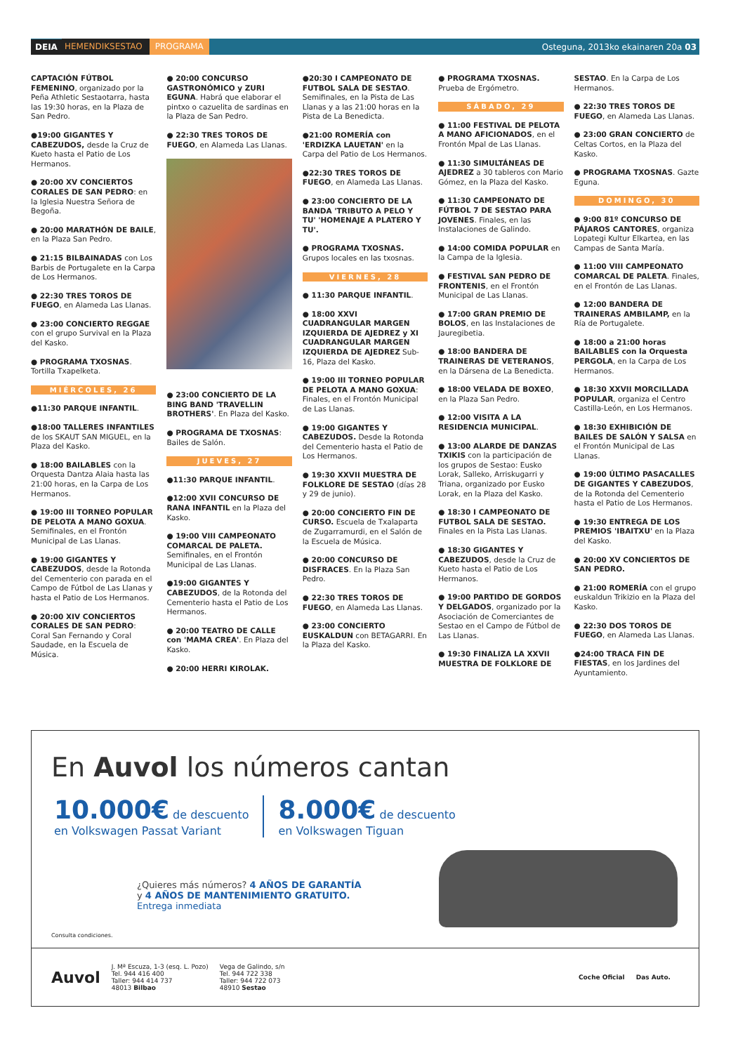DEIA HEMENDIKSESTAO PROGRAMA Osteguna, 2013ko ekainaren 20a 03
CAPTACIÓN FÚTBOL FEMENINO, organizado por la Peña Athletic Sestaotarra, hasta las 19:30 horas, en la Plaza de San Pedro.
●19:00 GIGANTES Y CABEZUDOS, desde la Cruz de Kueto hasta el Patio de Los Hermanos.
● 20:00 XV CONCIERTOS CORALES DE SAN PEDRO: en la Iglesia Nuestra Señora de Begoña.
● 20:00 MARATHÓN DE BAILE, en la Plaza San Pedro.
● 21:15 BILBAINADAS con Los Barbis de Portugalete en la Carpa de Los Hermanos.
● 22:30 TRES TOROS DE FUEGO, en Alameda Las Llanas.
● 23:00 CONCIERTO REGGAE con el grupo Survival en la Plaza del Kasko.
● PROGRAMA TXOSNAS. Tortilla Txapelketa.
MIÉRCOLES, 26
●11:30 PARQUE INFANTIL.
●18:00 TALLERES INFANTILES de los SKAUT SAN MIGUEL, en la Plaza del Kasko.
● 18:00 BAILABLES con la Orquesta Dantza Alaia hasta las 21:00 horas, en la Carpa de Los Hermanos.
● 19:00 III TORNEO POPULAR DE PELOTA A MANO GOXUA. Semifinales, en el Frontón Municipal de Las Llanas.
● 19:00 GIGANTES Y CABEZUDOS, desde la Rotonda del Cementerio con parada en el Campo de Fútbol de Las Llanas y hasta el Patio de Los Hermanos.
● 20:00 XIV CONCIERTOS CORALES DE SAN PEDRO: Coral San Fernando y Coral Saudade, en la Escuela de Música.
● 20:00 CONCURSO GASTRONÓMICO y ZURI EGUNA. Habrá que elaborar el pintxo o cazuelita de sardinas en la Plaza de San Pedro.
● 22:30 TRES TOROS DE FUEGO, en Alameda Las Llanas.
● 23:00 CONCIERTO DE LA BING BAND 'TRAVELLIN BROTHERS'. En Plaza del Kasko.
● PROGRAMA DE TXOSNAS: Bailes de Salón.
JUEVES, 27
●11:30 PARQUE INFANTIL.
●12:00 XVII CONCURSO DE RANA INFANTIL en la Plaza del Kasko.
● 19:00 VIII CAMPEONATO COMARCAL DE PALETA. Semifinales, en el Frontón Municipal de Las Llanas.
●19:00 GIGANTES Y CABEZUDOS, de la Rotonda del Cementerio hasta el Patio de Los Hermanos.
● 20:00 TEATRO DE CALLE con 'MAMA CREA'. En Plaza del Kasko.
● 20:00 HERRI KIROLAK.
●20:30 I CAMPEONATO DE FUTBOL SALA DE SESTAO. Semifinales, en la Pista de Las Llanas y a las 21:00 horas en la Pista de La Benedicta.
●21:00 ROMERÍA con 'ERDIZKA LAUETAN' en la Carpa del Patio de Los Hermanos.
●22:30 TRES TOROS DE FUEGO, en Alameda Las Llanas.
● 23:00 CONCIERTO DE LA BANDA 'TRIBUTO A PELO Y TU' 'HOMENAJE A PLATERO Y TU'.
● PROGRAMA TXOSNAS. Grupos locales en las txosnas.
VIERNES, 28
● 11:30 PARQUE INFANTIL.
● 18:00 XXVI CUADRANGULAR MARGEN IZQUIERDA DE AJEDREZ y XI CUADRANGULAR MARGEN IZQUIERDA DE AJEDREZ Sub-16, Plaza del Kasko.
● 19:00 III TORNEO POPULAR DE PELOTA A MANO GOXUA: Finales, en el Frontón Municipal de Las Llanas.
● 19:00 GIGANTES Y CABEZUDOS. Desde la Rotonda del Cementerio hasta el Patio de Los Hermanos.
● 19:30 XXVII MUESTRA DE FOLKLORE DE SESTAO (días 28 y 29 de junio).
● 20:00 CONCIERTO FIN DE CURSO. Escuela de Txalaparta de Zugarramurdi, en el Salón de la Escuela de Música.
● 20:00 CONCURSO DE DISFRACES. En la Plaza San Pedro.
● 22:30 TRES TOROS DE FUEGO, en Alameda Las Llanas.
● 23:00 CONCIERTO EUSKALDUN con BETAGARRI. En la Plaza del Kasko.
● PROGRAMA TXOSNAS. Prueba de Ergómetro.
SÁBADO, 29
● 11:00 FESTIVAL DE PELOTA A MANO AFICIONADOS, en el Frontón Mpal de Las Llanas.
● 11:30 SIMULTÁNEAS DE AJEDREZ a 30 tableros con Mario Gómez, en la Plaza del Kasko.
● 11:30 CAMPEONATO DE FÚTBOL 7 DE SESTAO PARA JOVENES. Finales, en las Instalaciones de Galindo.
● 14:00 COMIDA POPULAR en la Campa de la Iglesia.
● FESTIVAL SAN PEDRO DE FRONTENIS, en el Frontón Municipal de Las Llanas.
● 17:00 GRAN PREMIO DE BOLOS, en las Instalaciones de Jauregibetia.
● 18:00 BANDERA DE TRAINERAS DE VETERANOS, en la Dársena de La Benedicta.
● 18:00 VELADA DE BOXEO, en la Plaza San Pedro.
● 12:00 VISITA A LA RESIDENCIA MUNICIPAL.
● 13:00 ALARDE DE DANZAS TXIKIS con la participación de los grupos de Sestao: Eusko Lorak, Salleko, Arriskugarri y Triana, organizado por Eusko Lorak, en la Plaza del Kasko.
● 18:30 I CAMPEONATO DE FUTBOL SALA DE SESTAO. Finales en la Pista Las Llanas.
● 18:30 GIGANTES Y CABEZUDOS, desde la Cruz de Kueto hasta el Patio de Los Hermanos.
● 19:00 PARTIDO DE GORDOS Y DELGADOS, organizado por la Asociación de Comerciantes de Sestao en el Campo de Fútbol de Las Llanas.
● 19:30 FINALIZA LA XXVII MUESTRA DE FOLKLORE DE SESTAO. En la Carpa de Los Hermanos.
● 22:30 TRES TOROS DE FUEGO, en Alameda Las Llanas.
● 23:00 GRAN CONCIERTO de Celtas Cortos, en la Plaza del Kasko.
● PROGRAMA TXOSNAS. Gazte Eguna.
DOMINGO, 30
● 9:00 81º CONCURSO DE PÁJAROS CANTORES, organiza Lopategi Kultur Elkartea, en las Campas de Santa María.
● 11:00 VIII CAMPEONATO COMARCAL DE PALETA. Finales, en el Frontón de Las Llanas.
● 12:00 BANDERA DE TRAINERAS AMBILAMP, en la Ría de Portugalete.
● 18:00 a 21:00 horas BAILABLES con la Orquesta PERGOLA, en la Carpa de Los Hermanos.
● 18:30 XXVII MORCILLADA POPULAR, organiza el Centro Castilla-León, en Los Hermanos.
● 18:30 EXHIBICIÓN DE BAILES DE SALÓN Y SALSA en el Frontón Municipal de Las Llanas.
● 19:00 ÚLTIMO PASACALLES DE GIGANTES Y CABEZUDOS, de la Rotonda del Cementerio hasta el Patio de Los Hermanos.
● 19:30 ENTREGA DE LOS PREMIOS 'IBAITXU' en la Plaza del Kasko.
● 20:00 XV CONCIERTOS DE SAN PEDRO.
● 21:00 ROMERÍA con el grupo euskaldun Trikizio en la Plaza del Kasko.
● 22:30 DOS TOROS DE FUEGO, en Alameda Las Llanas.
●24:00 TRACA FIN DE FIESTAS, en los Jardines del Ayuntamiento.
En Auvol los números cantan
10.000€ de descuento
en Volkswagen Passat Variant
8.000€ de descuento
en Volkswagen Tiguan
¿Quieres más números? 4 AÑOS DE GARANTÍA
y 4 AÑOS DE MANTENIMIENTO GRATUITO.
Entrega inmediata
Consulta condiciones.
Auvol
J. Mª Escuza, 1-3 (esq. L. Pozo)
Tel. 944 416 400
Taller: 944 414 737
48013 Bilbao
Vega de Galindo, s/n
Tel. 944 722 338
Taller: 944 722 073
48910 Sestao
Coche Oficial Das Auto.